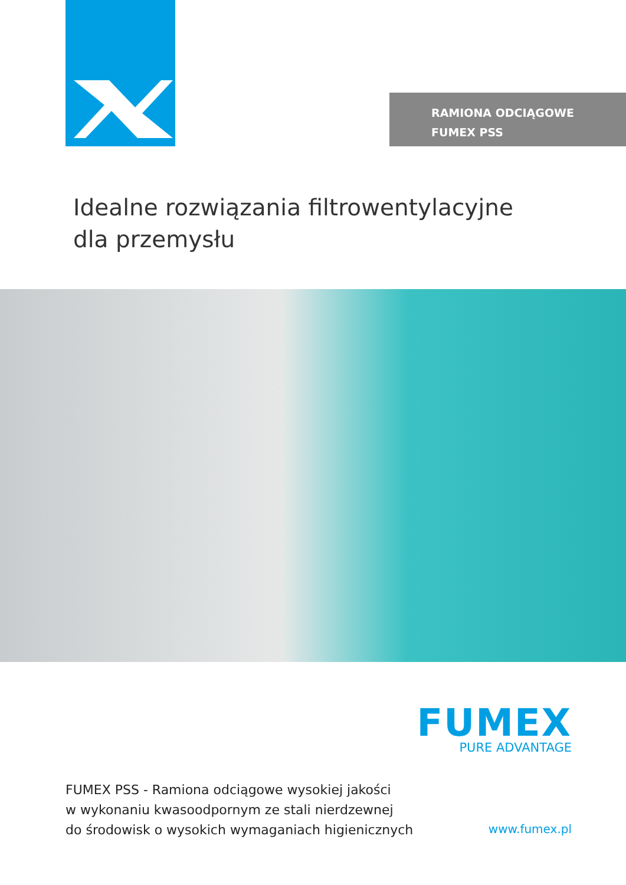RAMIONA ODCIĄGOWE
FUMEX PSS
Idealne rozwiązania filtrowentylacyjne
dla przemysłu
FUMEX
PURE ADVANTAGE
FUMEX PSS - Ramiona odciągowe wysokiej jakości
w wykonaniu kwasoodpornym ze stali nierdzewnej
do środowisk o wysokich wymaganiach higienicznych
www.fumex.pl